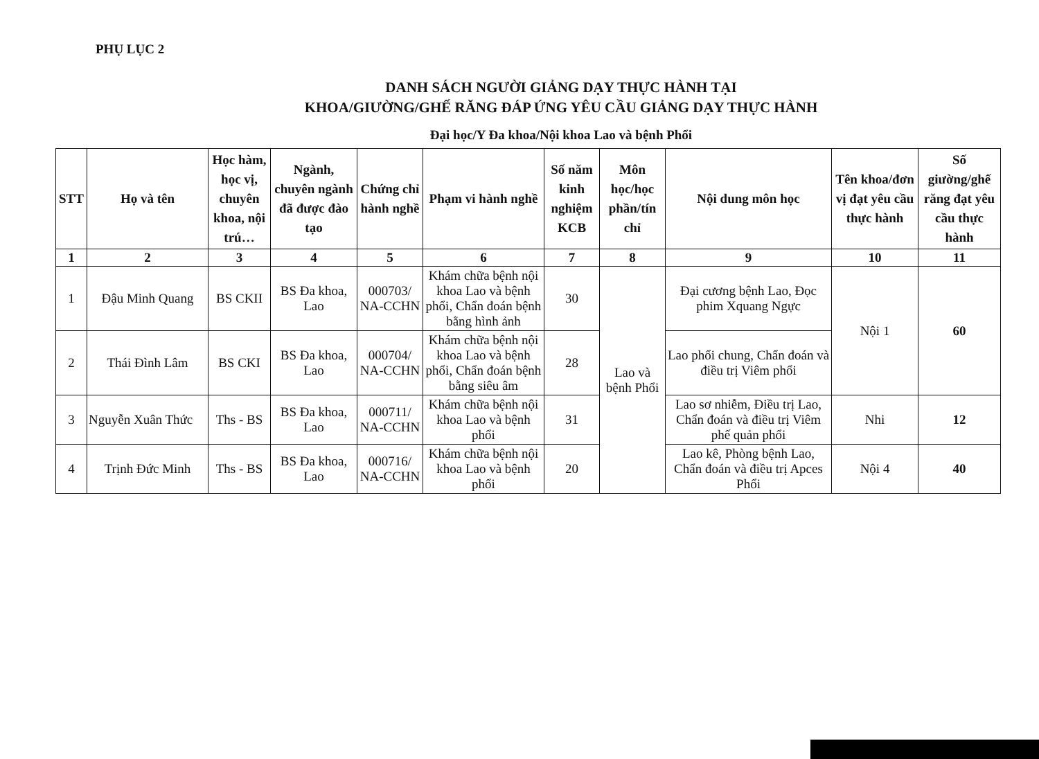PHỤ LỤC 2
DANH SÁCH NGƯỜI GIẢNG DẠY THỰC HÀNH TẠI
KHOA/GIƯỜNG/GHẾ RĂNG ĐÁP ỨNG YÊU CẦU GIẢNG DẠY THỰC HÀNH
Đại học/Y Đa khoa/Nội khoa Lao và bệnh Phổi
| STT | Họ và tên | Học hàm, học vị, chuyên khoa, nội trú… | Ngành, chuyên ngành đã được đào tạo | Chứng chỉ hành nghề | Phạm vi hành nghề | Số năm kinh nghiệm KCB | Môn học/học phần/tín chỉ | Nội dung môn học | Tên khoa/đơn vị đạt yêu cầu thực hành | Số giường/ghế răng đạt yêu cầu thực hành |
| --- | --- | --- | --- | --- | --- | --- | --- | --- | --- | --- |
| 1 | 2 | 3 | 4 | 5 | 6 | 7 | 8 | 9 | 10 | 11 |
| 1 | Đậu Minh Quang | BS CKII | BS Đa khoa, Lao | 000703/ NA-CCHN | Khám chữa bệnh nội khoa Lao và bệnh phổi, Chẩn đoán bệnh bằng hình ảnh | 30 | Lao và bệnh Phổi | Đại cương bệnh Lao, Đọc phim Xquang Ngực | Nội 1 | 60 |
| 2 | Thái Đình Lâm | BS CKI | BS Đa khoa, Lao | 000704/ NA-CCHN | Khám chữa bệnh nội khoa Lao và bệnh phổi, Chẩn đoán bệnh bằng siêu âm | 28 | | Lao phổi chung, Chẩn đoán và điều trị Viêm phổi | | |
| 3 | Nguyễn Xuân Thức | Ths - BS | BS Đa khoa, Lao | 000711/ NA-CCHN | Khám chữa bệnh nội khoa Lao và bệnh phổi | 31 | | Lao sơ nhiễm, Điều trị Lao, Chẩn đoán và điều trị Viêm phế quản phổi | Nhi | 12 |
| 4 | Trịnh Đức Minh | Ths - BS | BS Đa khoa, Lao | 000716/ NA-CCHN | Khám chữa bệnh nội khoa Lao và bệnh phổi | 20 | | Lao kê, Phòng bệnh Lao, Chẩn đoán và điều trị Apces Phổi | Nội 4 | 40 |